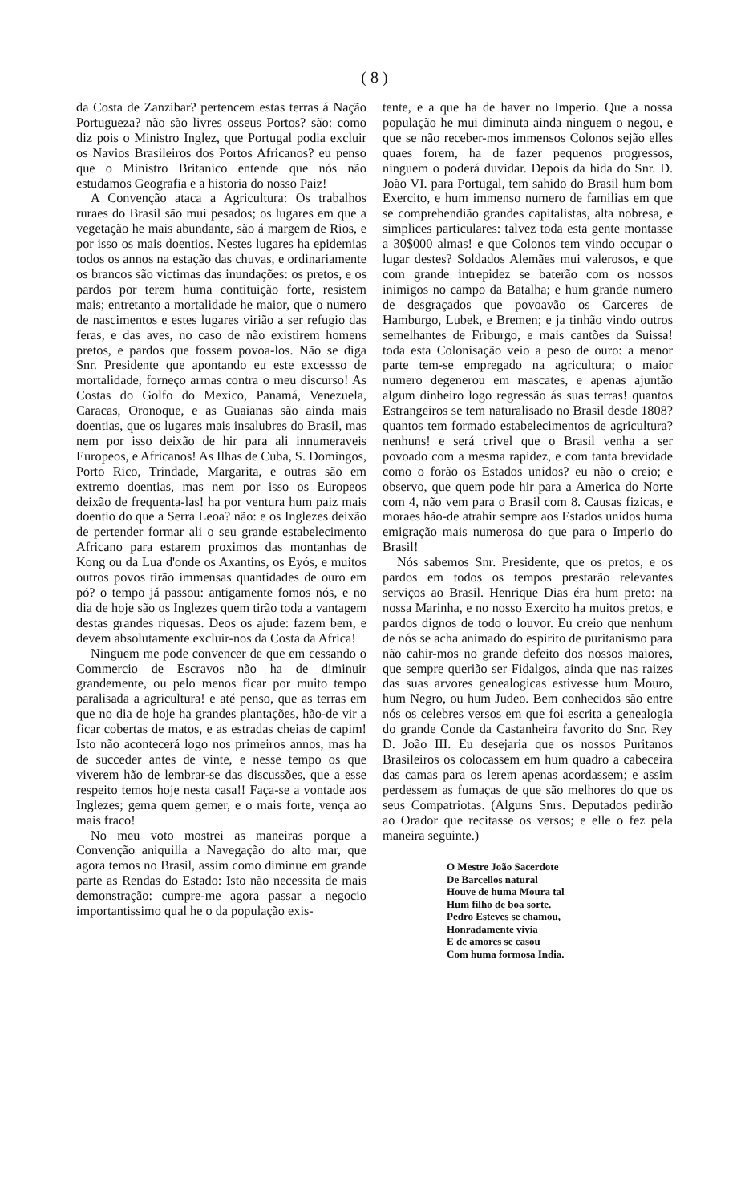( 8 )
da Costa de Zanzibar? pertencem estas terras á Nação Portugueza? não são livres osseus Portos? são: como diz pois o Ministro Inglez, que Portugal podia excluir os Navios Brasileiros dos Portos Africanos? eu penso que o Ministro Britanico entende que nós não estudamos Geografia e a historia do nosso Paiz!
A Convenção ataca a Agricultura: Os trabalhos ruraes do Brasil são mui pesados; os lugares em que a vegetação he mais abundante, são á margem de Rios, e por isso os mais doentios. Nestes lugares ha epidemias todos os annos na estação das chuvas, e ordinariamente os brancos são victimas das inundações: os pretos, e os pardos por terem huma contituição forte, resistem mais; entretanto a mortalidade he maior, que o numero de nascimentos e estes lugares virião a ser refugio das feras, e das aves, no caso de não existirem homens pretos, e pardos que fossem povoa-los. Não se diga Snr. Presidente que apontando eu este excessso de mortalidade, forneço armas contra o meu discurso! As Costas do Golfo do Mexico, Panamá, Venezuela, Caracas, Oronoque, e as Guaianas são ainda mais doentias, que os lugares mais insalubres do Brasil, mas nem por isso deixão de hir para ali innumeraveis Europeos, e Africanos! As Ilhas de Cuba, S. Domingos, Porto Rico, Trindade, Margarita, e outras são em extremo doentias, mas nem por isso os Europeos deixão de frequenta-las! ha por ventura hum paiz mais doentio do que a Serra Leoa? não: e os Inglezes deixão de pertender formar ali o seu grande estabelecimento Africano para estarem proximos das montanhas de Kong ou da Lua d'onde os Axantins, os Eyós, e muitos outros povos tirão immensas quantidades de ouro em pó? o tempo já passou: antigamente fomos nós, e no dia de hoje são os Inglezes quem tirão toda a vantagem destas grandes riquesas. Deos os ajude: fazem bem, e devem absolutamente excluir-nos da Costa da Africa!
Ninguem me pode convencer de que em cessando o Commercio de Escravos não ha de diminuir grandemente, ou pelo menos ficar por muito tempo paralisada a agricultura! e até penso, que as terras em que no dia de hoje ha grandes plantações, hão-de vir a ficar cobertas de matos, e as estradas cheias de capim! Isto não acontecerá logo nos primeiros annos, mas ha de succeder antes de vinte, e nesse tempo os que viverem hão de lembrar-se das discussões, que a esse respeito temos hoje nesta casa!! Faça-se a vontade aos Inglezes; gema quem gemer, e o mais forte, vença ao mais fraco!
No meu voto mostrei as maneiras porque a Convenção aniquilla a Navegação do alto mar, que agora temos no Brasil, assim como diminue em grande parte as Rendas do Estado: Isto não necessita de mais demonstração: cumpre-me agora passar a negocio importantissimo qual he o da população exis-
tente, e a que ha de haver no Imperio. Que a nossa população he mui diminuta ainda ninguem o negou, e que se não receber-mos immensos Colonos sejão elles quaes forem, ha de fazer pequenos progressos, ninguem o poderá duvidar. Depois da hida do Snr. D. João VI. para Portugal, tem sahido do Brasil hum bom Exercito, e hum immenso numero de familias em que se comprehendião grandes capitalistas, alta nobresa, e simplices particulares: talvez toda esta gente montasse a 30$000 almas! e que Colonos tem vindo occupar o lugar destes? Soldados Alemães mui valerosos, e que com grande intrepidez se baterão com os nossos inimigos no campo da Batalha; e hum grande numero de desgraçados que povoavão os Carceres de Hamburgo, Lubek, e Bremen; e ja tinhão vindo outros semelhantes de Friburgo, e mais cantões da Suissa! toda esta Colonisação veio a peso de ouro: a menor parte tem-se empregado na agricultura; o maior numero degenerou em mascates, e apenas ajuntão algum dinheiro logo regressão ás suas terras! quantos Estrangeiros se tem naturalisado no Brasil desde 1808? quantos tem formado estabelecimentos de agricultura? nenhuns! e será crivel que o Brasil venha a ser povoado com a mesma rapidez, e com tanta brevidade como o forão os Estados unidos? eu não o creio; e observo, que quem pode hir para a America do Norte com 4, não vem para o Brasil com 8. Causas fizicas, e moraes hão-de atrahir sempre aos Estados unidos huma emigração mais numerosa do que para o Imperio do Brasil!
Nós sabemos Snr. Presidente, que os pretos, e os pardos em todos os tempos prestarão relevantes serviços ao Brasil. Henrique Dias éra hum preto: na nossa Marinha, e no nosso Exercito ha muitos pretos, e pardos dignos de todo o louvor. Eu creio que nenhum de nós se acha animado do espirito de puritanismo para não cahir-mos no grande defeito dos nossos maiores, que sempre querião ser Fidalgos, ainda que nas raizes das suas arvores genealogicas estivesse hum Mouro, hum Negro, ou hum Judeo. Bem conhecidos são entre nós os celebres versos em que foi escrita a genealogia do grande Conde da Castanheira favorito do Snr. Rey D. João III. Eu desejaria que os nossos Puritanos Brasileiros os colocassem em hum quadro a cabeceira das camas para os lerem apenas acordassem; e assim perdessem as fumaças de que são melhores do que os seus Compatriotas. (Alguns Snrs. Deputados pedirão ao Orador que recitasse os versos; e elle o fez pela maneira seguinte.)
O Mestre João Sacerdote
De Barcellos natural
Houve de huma Moura tal
Hum filho de boa sorte.
Pedro Esteves se chamou,
Honradamente vivia
E de amores se casou
Com huma formosa India.